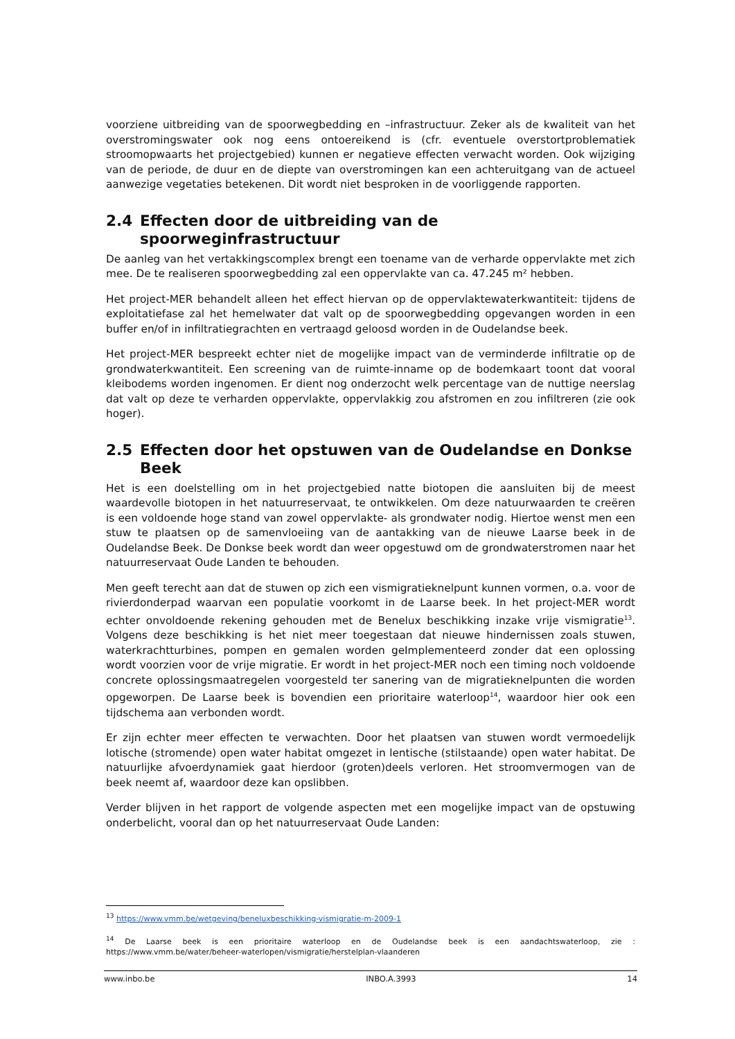voorziene uitbreiding van de spoorwegbedding en –infrastructuur. Zeker als de kwaliteit van het overstromingswater ook nog eens ontoereikend is (cfr. eventuele overstortproblematiek stroomopwaarts het projectgebied) kunnen er negatieve effecten verwacht worden. Ook wijziging van de periode, de duur en de diepte van overstromingen kan een achteruitgang van de actueel aanwezige vegetaties betekenen. Dit wordt niet besproken in de voorliggende rapporten.
2.4 Effecten door de uitbreiding van de spoorweginfrastructuur
De aanleg van het vertakkingscomplex brengt een toename van de verharde oppervlakte met zich mee. De te realiseren spoorwegbedding zal een oppervlakte van ca. 47.245 m² hebben.
Het project-MER behandelt alleen het effect hiervan op de oppervlaktewaterkwantiteit: tijdens de exploitatiefase zal het hemelwater dat valt op de spoorwegbedding opgevangen worden in een buffer en/of in infiltratiegrachten en vertraagd geloosd worden in de Oudelandse beek.
Het project-MER bespreekt echter niet de mogelijke impact van de verminderde infiltratie op de grondwaterkwantiteit. Een screening van de ruimte-inname op de bodemkaart toont dat vooral kleibodems worden ingenomen. Er dient nog onderzocht welk percentage van de nuttige neerslag dat valt op deze te verharden oppervlakte, oppervlakkig zou afstromen en zou infiltreren (zie ook hoger).
2.5 Effecten door het opstuwen van de Oudelandse en Donkse Beek
Het is een doelstelling om in het projectgebied natte biotopen die aansluiten bij de meest waardevolle biotopen in het natuurreservaat, te ontwikkelen. Om deze natuurwaarden te creëren is een voldoende hoge stand van zowel oppervlakte- als grondwater nodig. Hiertoe wenst men een stuw te plaatsen op de samenvloeiing van de aantakking van de nieuwe Laarse beek in de Oudelandse Beek. De Donkse beek wordt dan weer opgestuwd om de grondwaterstromen naar het natuurreservaat Oude Landen te behouden.
Men geeft terecht aan dat de stuwen op zich een vismigratieknelpunt kunnen vormen, o.a. voor de rivierdonderpad waarvan een populatie voorkomt in de Laarse beek. In het project-MER wordt echter onvoldoende rekening gehouden met de Benelux beschikking inzake vrije vismigratie<sup>13</sup>. Volgens deze beschikking is het niet meer toegestaan dat nieuwe hindernissen zoals stuwen, waterkrachtturbines, pompen en gemalen worden geImplementeerd zonder dat een oplossing wordt voorzien voor de vrije migratie. Er wordt in het project-MER noch een timing noch voldoende concrete oplossingsmaatregelen voorgesteld ter sanering van de migratieknelpunten die worden opgeworpen. De Laarse beek is bovendien een prioritaire waterloop<sup>14</sup>, waardoor hier ook een tijdschema aan verbonden wordt.
Er zijn echter meer effecten te verwachten. Door het plaatsen van stuwen wordt vermoedelijk lotische (stromende) open water habitat omgezet in lentische (stilstaande) open water habitat. De natuurlijke afvoerdynamiek gaat hierdoor (groten)deels verloren. Het stroomvermogen van de beek neemt af, waardoor deze kan opslibben.
Verder blijven in het rapport de volgende aspecten met een mogelijke impact van de opstuwing onderbelicht, vooral dan op het natuurreservaat Oude Landen:
<sup>13</sup> https://www.vmm.be/wetgeving/beneluxbeschikking-vismigratie-m-2009-1
<sup>14</sup> De Laarse beek is een prioritaire waterloop en de Oudelandse beek is een aandachtswaterloop, zie : https://www.vmm.be/water/beheer-waterlopen/vismigratie/herstelplan-vlaanderen
www.inbo.be INBO.A.3993 14